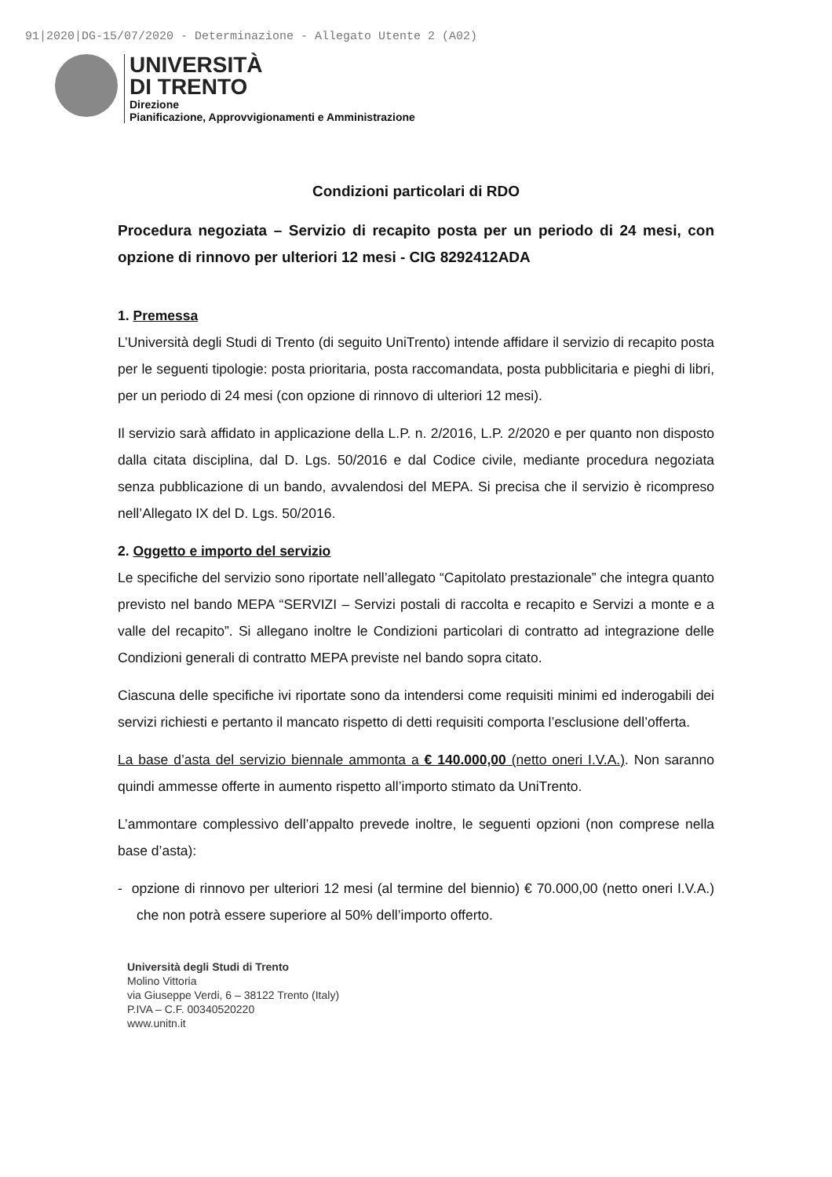91|2020|DG-15/07/2020 - Determinazione - Allegato Utente 2 (A02)
UNIVERSITÀ
DI TRENTO
Direzione
Pianificazione, Approvvigionamenti e Amministrazione
Condizioni particolari di RDO
Procedura negoziata – Servizio di recapito posta per un periodo di 24 mesi, con opzione di rinnovo per ulteriori 12 mesi - CIG 8292412ADA
1. Premessa
L’Università degli Studi di Trento (di seguito UniTrento) intende affidare il servizio di recapito posta per le seguenti tipologie: posta prioritaria, posta raccomandata, posta pubblicitaria e pieghi di libri, per un periodo di 24 mesi (con opzione di rinnovo di ulteriori 12 mesi).
Il servizio sarà affidato in applicazione della L.P. n. 2/2016, L.P. 2/2020 e per quanto non disposto dalla citata disciplina, dal D. Lgs. 50/2016 e dal Codice civile, mediante procedura negoziata senza pubblicazione di un bando, avvalendosi del MEPA. Si precisa che il servizio è ricompreso nell’Allegato IX del D. Lgs. 50/2016.
2. Oggetto e importo del servizio
Le specifiche del servizio sono riportate nell’allegato “Capitolato prestazionale” che integra quanto previsto nel bando MEPA “SERVIZI – Servizi postali di raccolta e recapito e Servizi a monte e a valle del recapito”. Si allegano inoltre le Condizioni particolari di contratto ad integrazione delle Condizioni generali di contratto MEPA previste nel bando sopra citato.
Ciascuna delle specifiche ivi riportate sono da intendersi come requisiti minimi ed inderogabili dei servizi richiesti e pertanto il mancato rispetto di detti requisiti comporta l’esclusione dell’offerta.
La base d’asta del servizio biennale ammonta a € 140.000,00 (netto oneri I.V.A.). Non saranno quindi ammesse offerte in aumento rispetto all’importo stimato da UniTrento.
L’ammontare complessivo dell’appalto prevede inoltre, le seguenti opzioni (non comprese nella base d’asta):
- opzione di rinnovo per ulteriori 12 mesi (al termine del biennio) € 70.000,00 (netto oneri I.V.A.) che non potrà essere superiore al 50% dell’importo offerto.
Università degli Studi di Trento
Molino Vittoria
via Giuseppe Verdi, 6 – 38122 Trento (Italy)
P.IVA – C.F. 00340520220
www.unitn.it